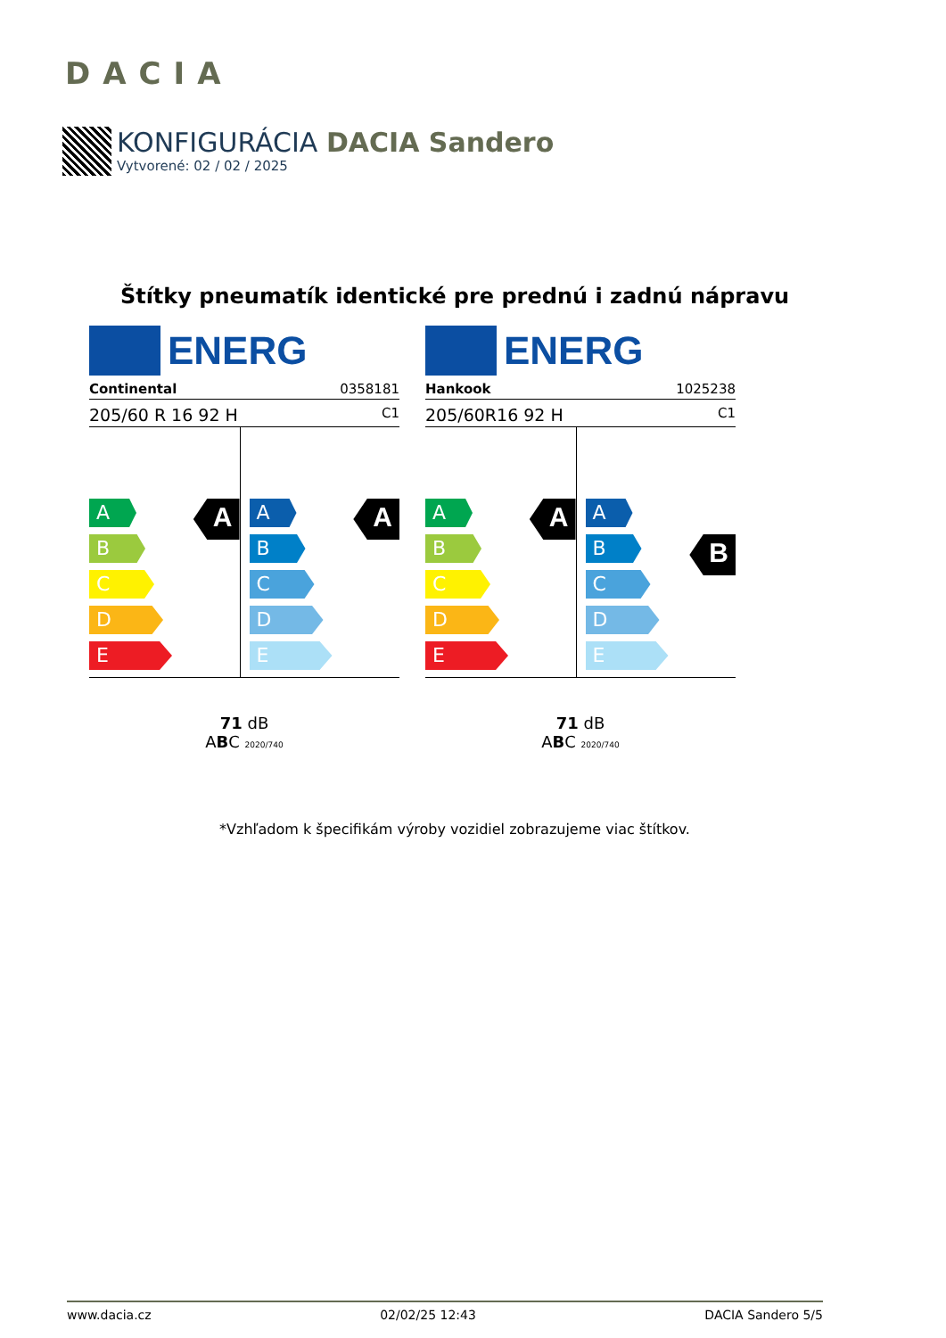DACIA
KONFIGURÁCIA DACIA Sandero
Vytvorené: 02 / 02 / 2025
Štítky pneumatík identické pre prednú i zadnú nápravu
ENERG
Continental 0358181
205/60 R 16 92 H C1
A
B
C
D
E
A
A
B
C
D
E
A
71 dB
ABC 2020/740
ENERG
Hankook 1025238
205/60R16 92 H C1
A
B
C
D
E
A
A
B
C
D
E
B
71 dB
ABC 2020/740
*Vzhľadom k špecifikám výroby vozidiel zobrazujeme viac štítkov.
www.dacia.cz 02/02/25 12:43 DACIA Sandero 5/5